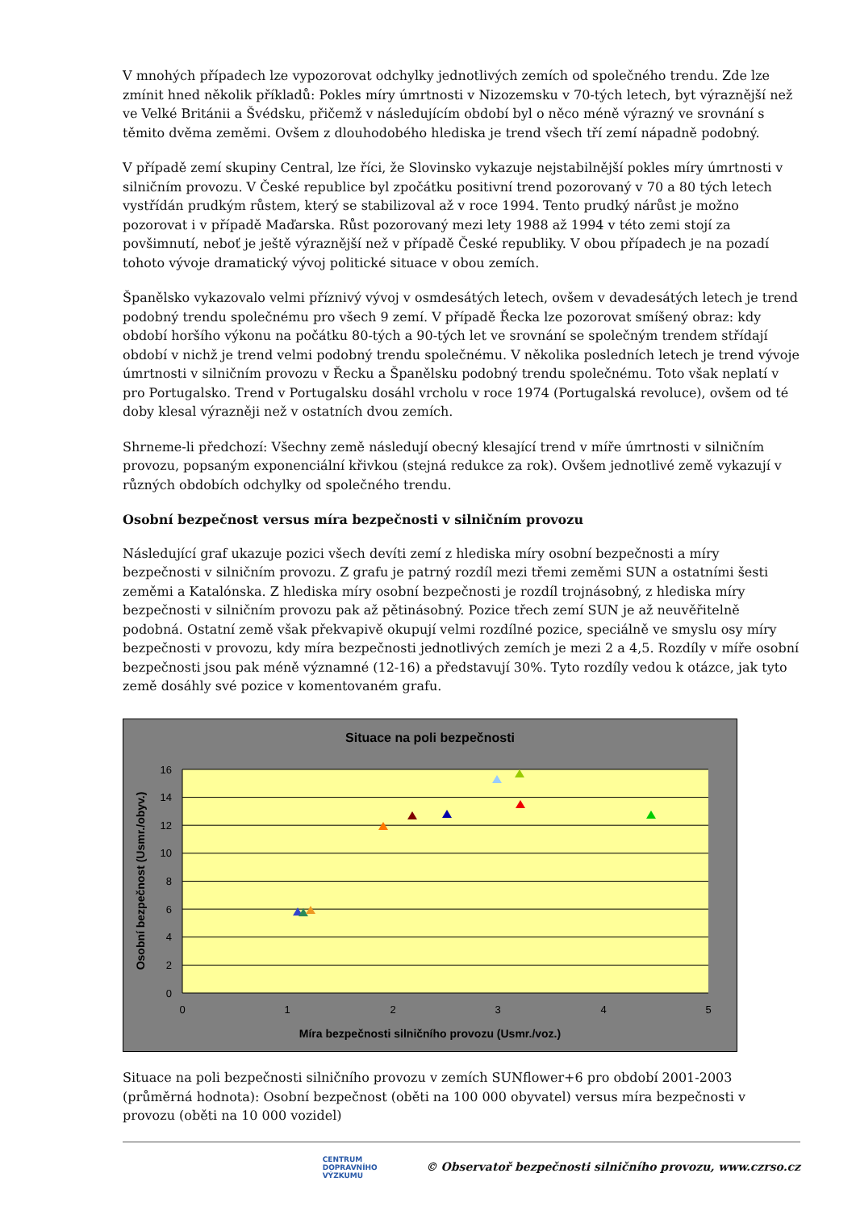V mnohých případech lze vypozorovat odchylky jednotlivých zemích od společného trendu. Zde lze zmínit hned několik příkladů: Pokles míry úmrtnosti v Nizozemsku v 70-tých letech, byt výraznější než ve Velké Británii a Švédsku, přičemž v následujícím období byl o něco méně výrazný ve srovnání s těmito dvěma zeměmi. Ovšem z dlouhodobého hlediska je trend všech tří zemí nápadně podobný.
V případě zemí skupiny Central, lze říci, že Slovinsko vykazuje nejstabilnější pokles míry úmrtnosti v silničním provozu. V České republice byl zpočátku positivní trend pozorovaný v 70 a 80 tých letech vystřídán prudkým růstem, který se stabilizoval až v roce 1994. Tento prudký nárůst je možno pozorovat i v případě Maďarska. Růst pozorovaný mezi lety 1988 až 1994 v této zemi stojí za povšimnutí, neboť je ještě výraznější než v případě České republiky. V obou případech je na pozadí tohoto vývoje dramatický vývoj politické situace v obou zemích.
Španělsko vykazovalo velmi příznivý vývoj v osmdesátých letech, ovšem v devadesátých letech je trend podobný trendu společnému pro všech 9 zemí. V případě Řecka lze pozorovat smíšený obraz: kdy období horšího výkonu na počátku 80-tých a 90-tých let ve srovnání se společným trendem střídají období v nichž je trend velmi podobný trendu společnému. V několika posledních letech je trend vývoje úmrtnosti v silničním provozu v Řecku a Španělsku podobný trendu společnému. Toto však neplatí v pro Portugalsko. Trend v Portugalsku dosáhl vrcholu v roce 1974 (Portugalská revoluce), ovšem od té doby klesal výrazněji než v ostatních dvou zemích.
Shrneme-li předchozí: Všechny země následují obecný klesající trend v míře úmrtnosti v silničním provozu, popsaným exponenciální křivkou (stejná redukce za rok). Ovšem jednotlivé země vykazují v různých obdobích odchylky od společného trendu.
Osobní bezpečnost versus míra bezpečnosti v silničním provozu
Následující graf ukazuje pozici všech devíti zemí z hlediska míry osobní bezpečnosti a míry bezpečnosti v silničním provozu. Z grafu je patrný rozdíl mezi třemi zeměmi SUN a ostatními šesti zeměmi a Katalónska. Z hlediska míry osobní bezpečnosti je rozdíl trojnásobný, z hlediska míry bezpečnosti v silničním provozu pak až pětinásobný. Pozice třech zemí SUN je až neuvěřitelně podobná. Ostatní země však překvapivě okupují velmi rozdílné pozice, speciálně ve smyslu osy míry bezpečnosti v provozu, kdy míra bezpečnosti jednotlivých zemích je mezi 2 a 4,5. Rozdíly v míře osobní bezpečnosti jsou pak méně významné (12-16) a představují 30%. Tyto rozdíly vedou k otázce, jak tyto země dosáhly své pozice v komentovaném grafu.
Situace na poli bezpečnosti
16
14
12
10
8
6
4
2
0
0
1
2
3
4
5
Míra bezpečnosti silničního provozu (Usmr./voz.)
Osobní bezpečnost (Usmr./obyv.)
Situace na poli bezpečnosti silničního provozu v zemích SUNflower+6 pro období 2001-2003 (průměrná hodnota): Osobní bezpečnost (oběti na 100 000 obyvatel) versus míra bezpečnosti v provozu (oběti na 10 000 vozidel)
CENTRUM
DOPRAVNÍHO
VÝZKUMU © Observatoř bezpečnosti silničního provozu, www.czrso.cz